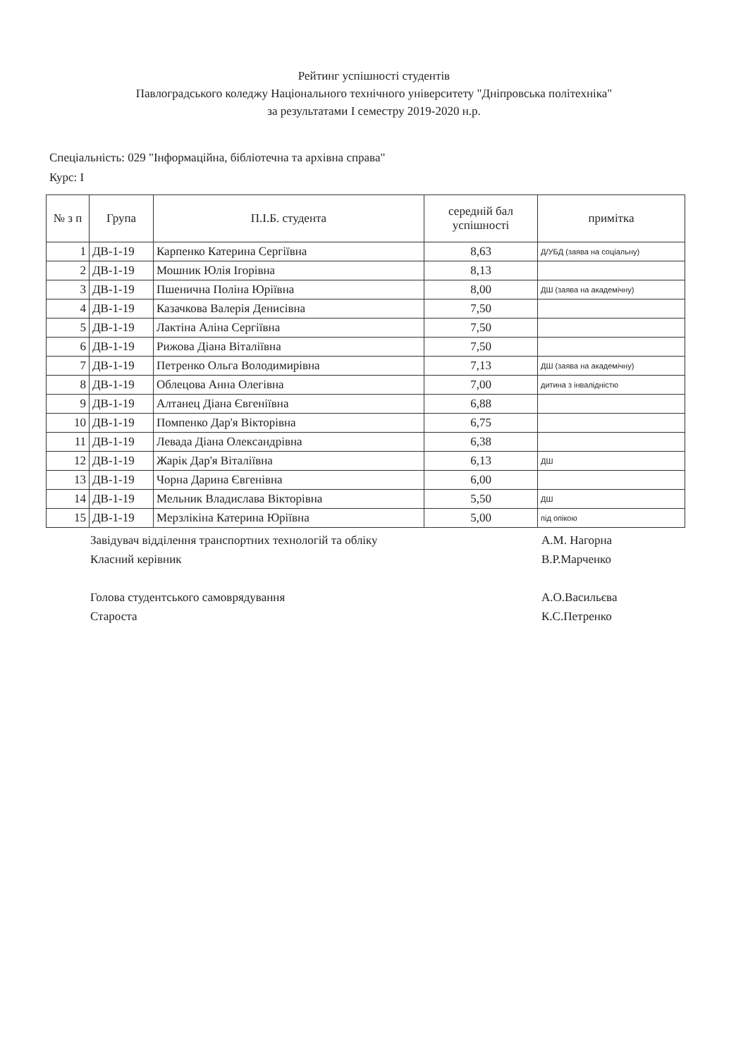Рейтинг успішності студентів
Павлоградського коледжу Національного технічного університету "Дніпровська політехніка"
за результатами I семестру 2019-2020 н.р.
Спеціальність: 029 "Інформаційна, бібліотечна та архівна справа"
Курс: I
| № з п | Група | П.І.Б. студента | середній бал успішності | примітка |
| --- | --- | --- | --- | --- |
| 1 | ДВ-1-19 | Карпенко Катерина Сергіївна | 8,63 | Д/УБД (заява на соціальну) |
| 2 | ДВ-1-19 | Мошник Юлія Ігорівна | 8,13 | |
| 3 | ДВ-1-19 | Пшенична Поліна Юріївна | 8,00 | ДШ (заява на академічну) |
| 4 | ДВ-1-19 | Казачкова Валерія Денисівна | 7,50 | |
| 5 | ДВ-1-19 | Лактіна Аліна Сергіївна | 7,50 | |
| 6 | ДВ-1-19 | Рижова Діана Віталіївна | 7,50 | |
| 7 | ДВ-1-19 | Петренко Ольга Володимирівна | 7,13 | ДШ (заява на академічну) |
| 8 | ДВ-1-19 | Облецова Анна Олегівна | 7,00 | дитина з інвалідністю |
| 9 | ДВ-1-19 | Алтанец Діана Євгеніївна | 6,88 | |
| 10 | ДВ-1-19 | Помпенко Дар'я Вікторівна | 6,75 | |
| 11 | ДВ-1-19 | Левада Діана Олександрівна | 6,38 | |
| 12 | ДВ-1-19 | Жарік Дар'я Віталіївна | 6,13 | ДШ |
| 13 | ДВ-1-19 | Чорна Дарина Євгенівна | 6,00 | |
| 14 | ДВ-1-19 | Мельник Владислава Вікторівна | 5,50 | ДШ |
| 15 | ДВ-1-19 | Мерзлікіна Катерина Юріївна | 5,00 | під опікою |
Завідувач відділення транспортних технологій та обліку А.М. Нагорна
Класний керівник В.Р.Марченко
Голова студентського самоврядування А.О.Васильєва
Староста К.С.Петренко